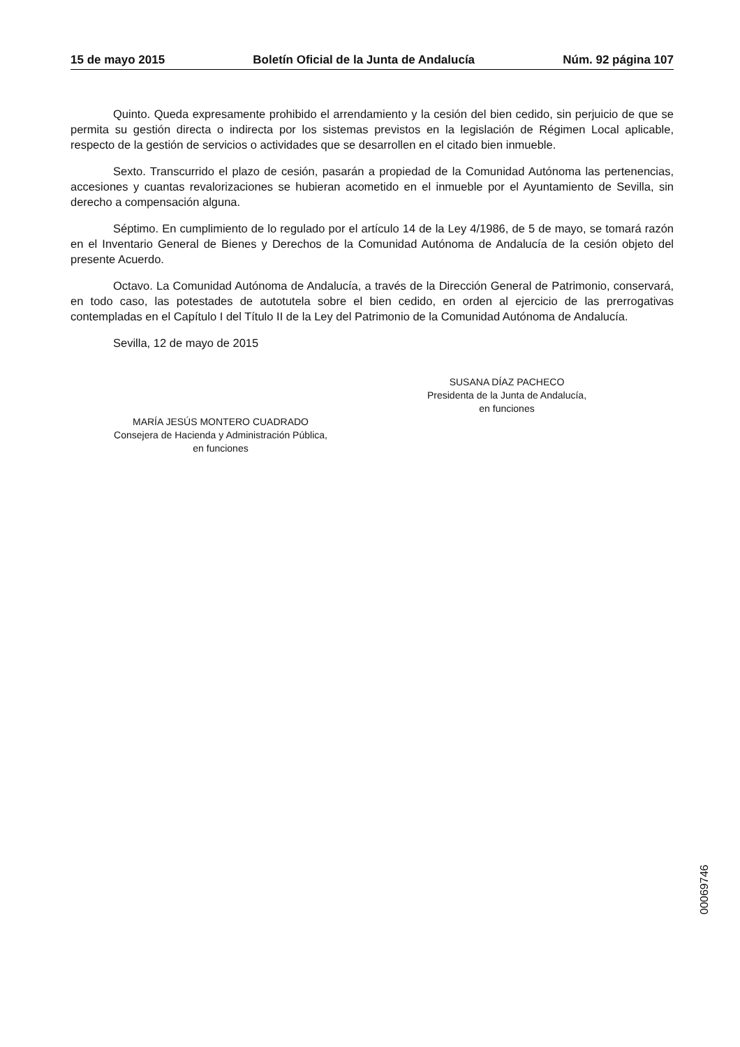15 de mayo 2015 Boletín Oficial de la Junta de Andalucía Núm. 92 página 107
Quinto. Queda expresamente prohibido el arrendamiento y la cesión del bien cedido, sin perjuicio de que se permita su gestión directa o indirecta por los sistemas previstos en la legislación de Régimen Local aplicable, respecto de la gestión de servicios o actividades que se desarrollen en el citado bien inmueble.
Sexto. Transcurrido el plazo de cesión, pasarán a propiedad de la Comunidad Autónoma las pertenencias, accesiones y cuantas revalorizaciones se hubieran acometido en el inmueble por el Ayuntamiento de Sevilla, sin derecho a compensación alguna.
Séptimo. En cumplimiento de lo regulado por el artículo 14 de la Ley 4/1986, de 5 de mayo, se tomará razón en el Inventario General de Bienes y Derechos de la Comunidad Autónoma de Andalucía de la cesión objeto del presente Acuerdo.
Octavo. La Comunidad Autónoma de Andalucía, a través de la Dirección General de Patrimonio, conservará, en todo caso, las potestades de autotutela sobre el bien cedido, en orden al ejercicio de las prerrogativas contempladas en el Capítulo I del Título II de la Ley del Patrimonio de la Comunidad Autónoma de Andalucía.
Sevilla, 12 de mayo de 2015
SUSANA DÍAZ PACHECO
Presidenta de la Junta de Andalucía,
en funciones
MARÍA JESÚS MONTERO CUADRADO
Consejera de Hacienda y Administración Pública,
en funciones
00069746